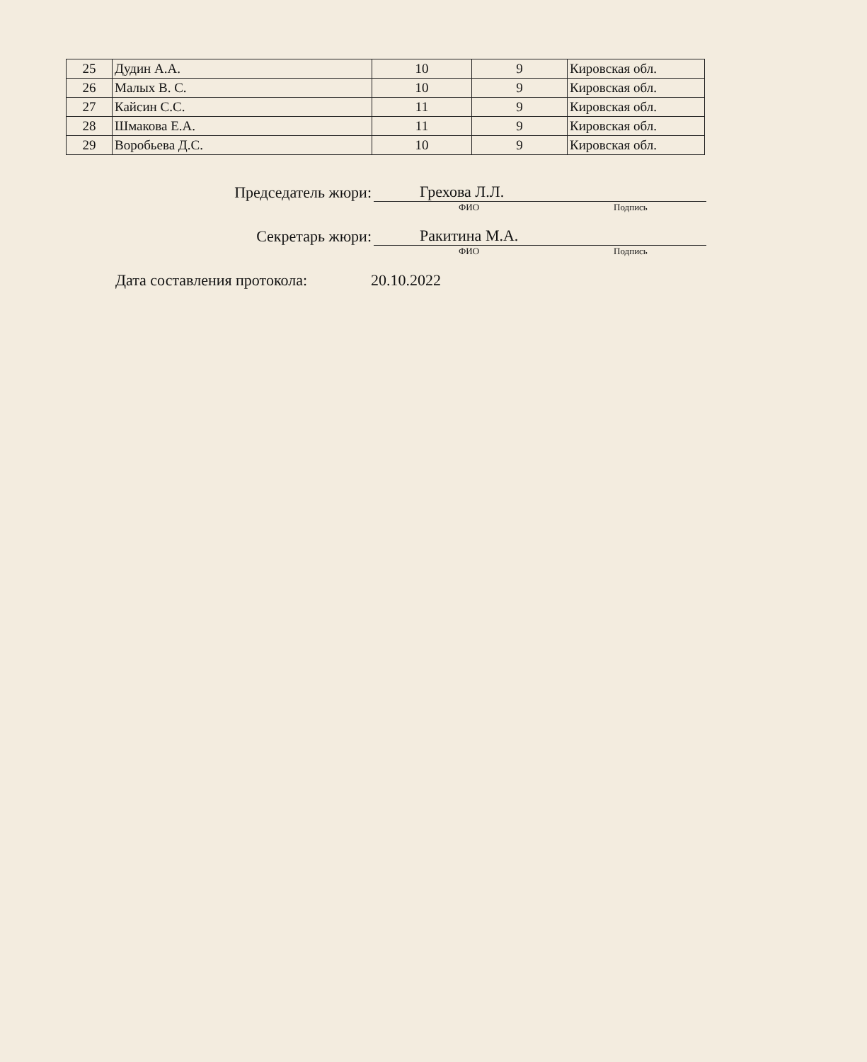| 25 | Дудин А.А. | 10 | 9 | Кировская обл. |
| 26 | Малых В. С. | 10 | 9 | Кировская обл. |
| 27 | Кайсин С.С. | 11 | 9 | Кировская обл. |
| 28 | Шмакова Е.А. | 11 | 9 | Кировская обл. |
| 29 | Воробьева Д.С. | 10 | 9 | Кировская обл. |
Председатель жюри:
Грехова Л.Л.
ФИО Подпись
Секретарь жюри:
Ракитина М.А.
ФИО Подпись
Дата составления протокола: 20.10.2022